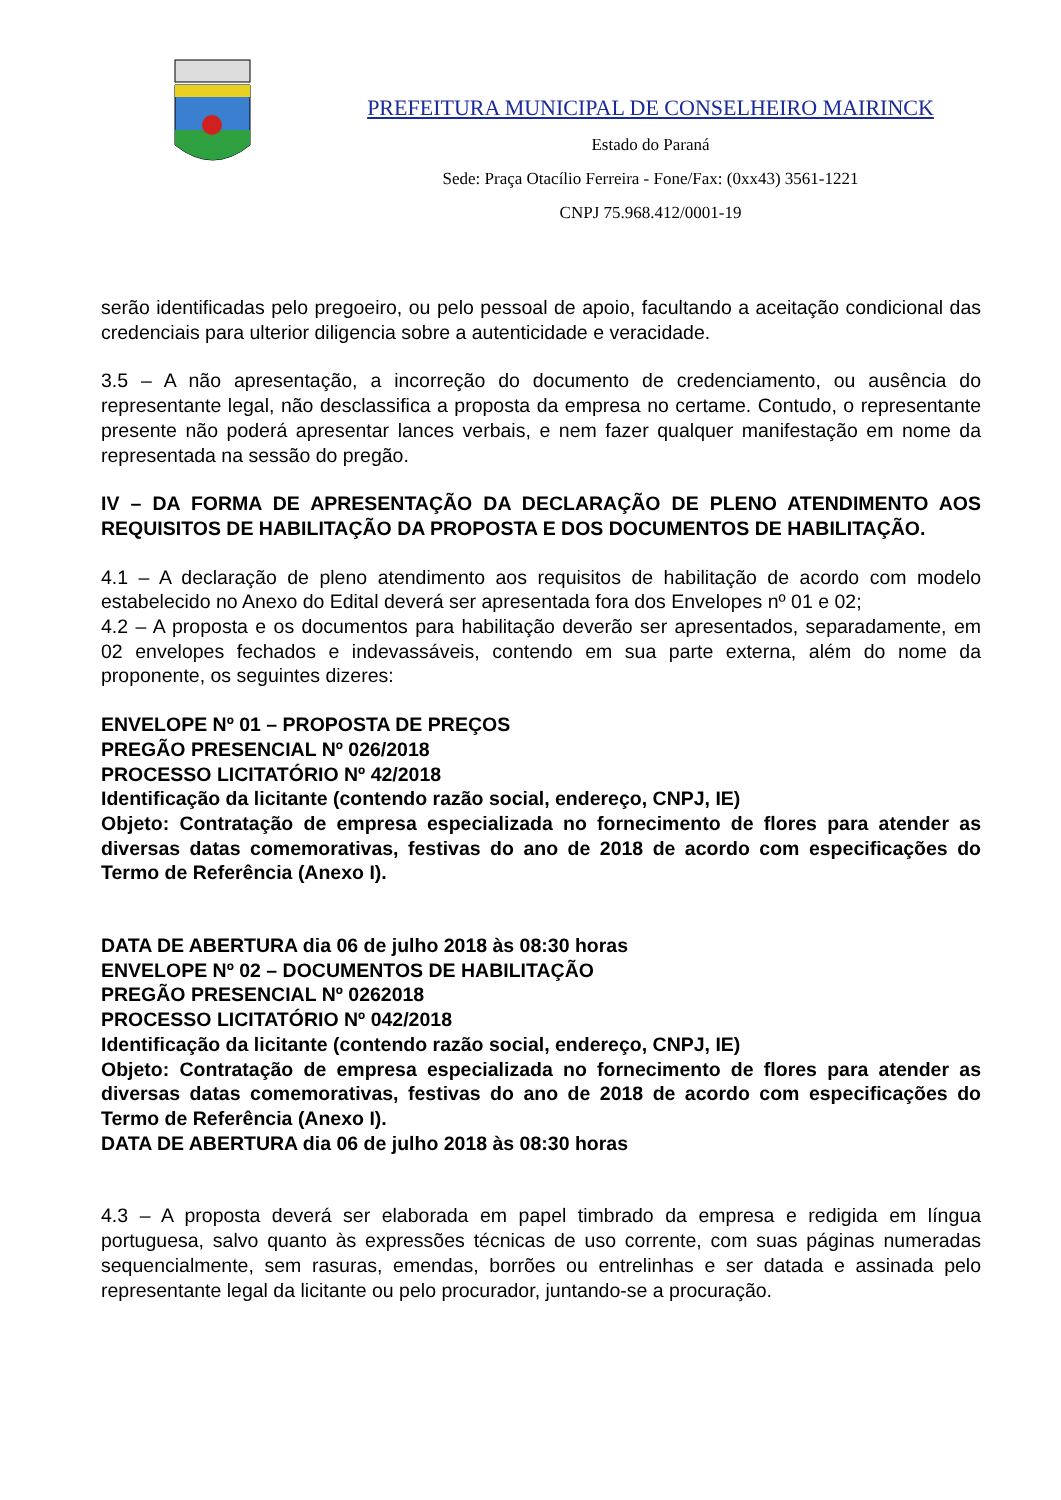PREFEITURA MUNICIPAL DE CONSELHEIRO MAIRINCK
Estado do Paraná
Sede: Praça Otacílio Ferreira - Fone/Fax: (0xx43) 3561-1221
CNPJ 75.968.412/0001-19
serão identificadas pelo pregoeiro, ou pelo pessoal de apoio, facultando a aceitação condicional das credenciais para ulterior diligencia sobre a autenticidade e veracidade.
3.5 – A não apresentação, a incorreção do documento de credenciamento, ou ausência do representante legal, não desclassifica a proposta da empresa no certame. Contudo, o representante presente não poderá apresentar lances verbais, e nem fazer qualquer manifestação em nome da representada na sessão do pregão.
IV – DA FORMA DE APRESENTAÇÃO DA DECLARAÇÃO DE PLENO ATENDIMENTO AOS REQUISITOS DE HABILITAÇÃO DA PROPOSTA E DOS DOCUMENTOS DE HABILITAÇÃO.
4.1 – A declaração de pleno atendimento aos requisitos de habilitação de acordo com modelo estabelecido no Anexo do Edital deverá ser apresentada fora dos Envelopes nº 01 e 02;
4.2 – A proposta e os documentos para habilitação deverão ser apresentados, separadamente, em 02 envelopes fechados e indevassáveis, contendo em sua parte externa, além do nome da proponente, os seguintes dizeres:
ENVELOPE Nº 01 – PROPOSTA DE PREÇOS
PREGÃO PRESENCIAL Nº 026/2018
PROCESSO LICITATÓRIO Nº 42/2018
Identificação da licitante (contendo razão social, endereço, CNPJ, IE)
Objeto: Contratação de empresa especializada no fornecimento de flores para atender as diversas datas comemorativas, festivas do ano de 2018 de acordo com especificações do Termo de Referência (Anexo I).
DATA DE ABERTURA dia 06 de julho 2018 às 08:30 horas
ENVELOPE Nº 02 – DOCUMENTOS DE HABILITAÇÃO
PREGÃO PRESENCIAL Nº 0262018
PROCESSO LICITATÓRIO Nº 042/2018
Identificação da licitante (contendo razão social, endereço, CNPJ, IE)
Objeto: Contratação de empresa especializada no fornecimento de flores para atender as diversas datas comemorativas, festivas do ano de 2018 de acordo com especificações do Termo de Referência (Anexo I).
DATA DE ABERTURA dia 06 de julho 2018 às 08:30 horas
4.3 – A proposta deverá ser elaborada em papel timbrado da empresa e redigida em língua portuguesa, salvo quanto às expressões técnicas de uso corrente, com suas páginas numeradas sequencialmente, sem rasuras, emendas, borrões ou entrelinhas e ser datada e assinada pelo representante legal da licitante ou pelo procurador, juntando-se a procuração.